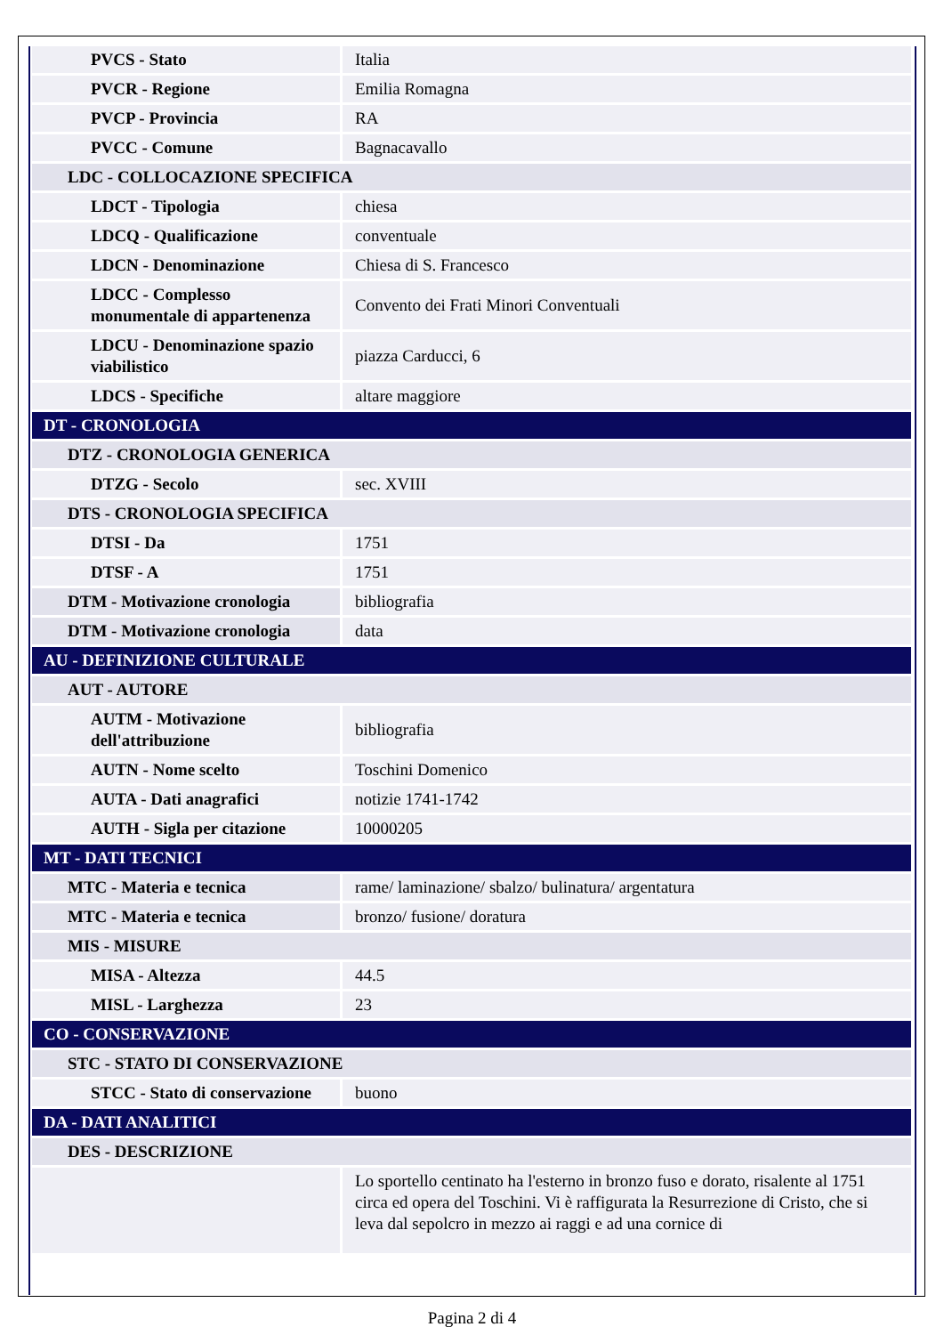| PVCS - Stato | Italia |
| PVCR - Regione | Emilia Romagna |
| PVCP - Provincia | RA |
| PVCC - Comune | Bagnacavallo |
| LDC - COLLOCAZIONE SPECIFICA | |
| LDCT - Tipologia | chiesa |
| LDCQ - Qualificazione | conventuale |
| LDCN - Denominazione | Chiesa di S. Francesco |
| LDCC - Complesso monumentale di appartenenza | Convento dei Frati Minori Conventuali |
| LDCU - Denominazione spazio viabilistico | piazza Carducci, 6 |
| LDCS - Specifiche | altare maggiore |
| DT - CRONOLOGIA | |
| DTZ - CRONOLOGIA GENERICA | |
| DTZG - Secolo | sec. XVIII |
| DTS - CRONOLOGIA SPECIFICA | |
| DTSI - Da | 1751 |
| DTSF - A | 1751 |
| DTM - Motivazione cronologia | bibliografia |
| DTM - Motivazione cronologia | data |
| AU - DEFINIZIONE CULTURALE | |
| AUT - AUTORE | |
| AUTM - Motivazione dell'attribuzione | bibliografia |
| AUTN - Nome scelto | Toschini Domenico |
| AUTA - Dati anagrafici | notizie 1741-1742 |
| AUTH - Sigla per citazione | 10000205 |
| MT - DATI TECNICI | |
| MTC - Materia e tecnica | rame/ laminazione/ sbalzo/ bulinatura/ argentatura |
| MTC - Materia e tecnica | bronzo/ fusione/ doratura |
| MIS - MISURE | |
| MISA - Altezza | 44.5 |
| MISL - Larghezza | 23 |
| CO - CONSERVAZIONE | |
| STC - STATO DI CONSERVAZIONE | |
| STCC - Stato di conservazione | buono |
| DA - DATI ANALITICI | |
| DES - DESCRIZIONE | |
| | Lo sportello centinato ha l'esterno in bronzo fuso e dorato, risalente al 1751 circa ed opera del Toschini. Vi è raffigurata la Resurrezione di Cristo, che si leva dal sepolcro in mezzo ai raggi e ad una cornice di |
Pagina 2 di 4